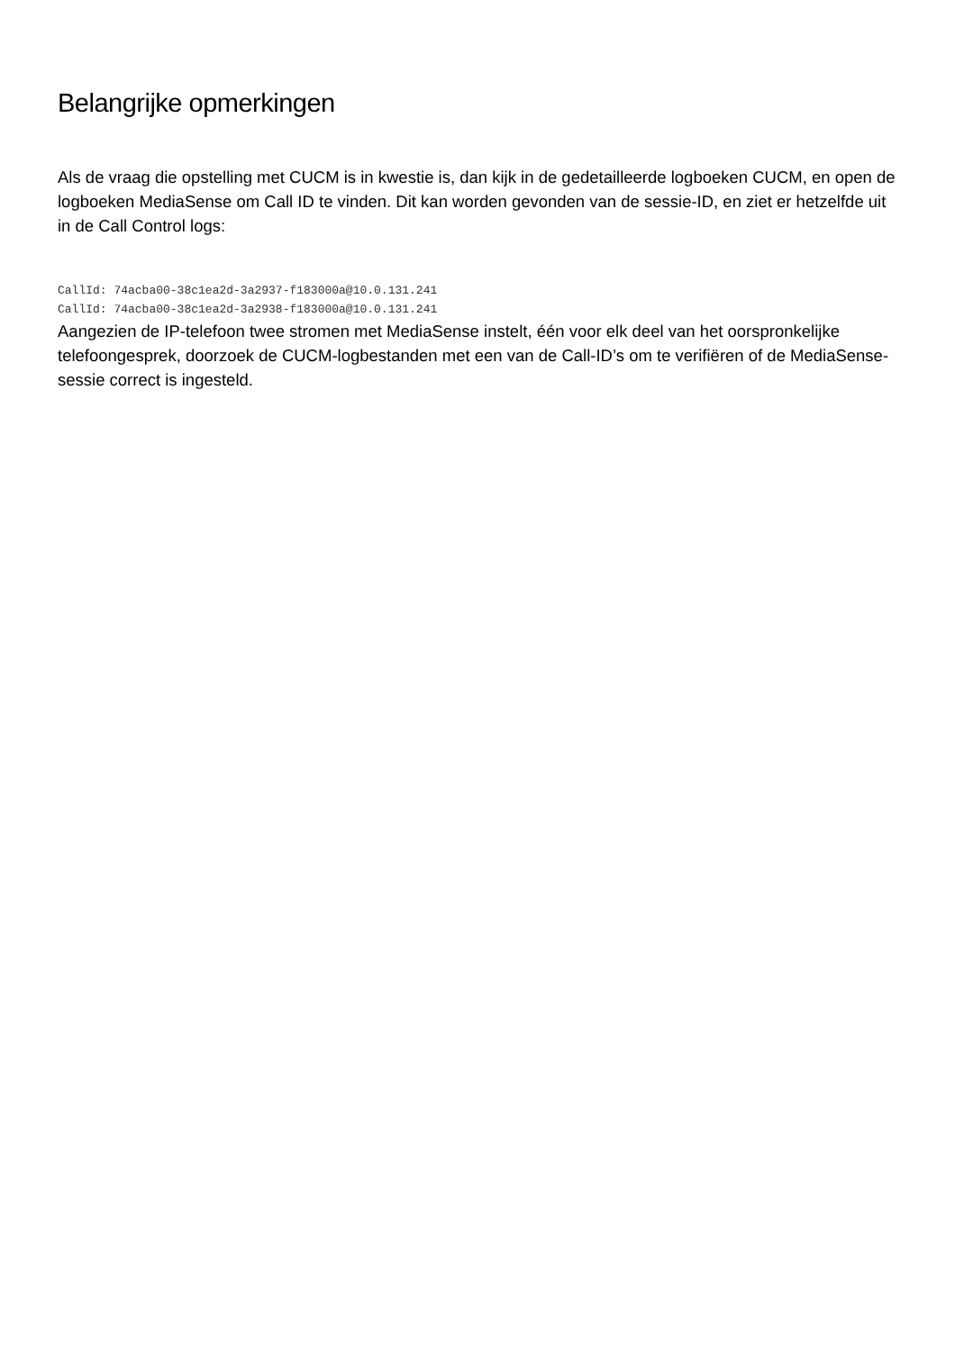Belangrijke opmerkingen
Als de vraag die opstelling met CUCM is in kwestie is, dan kijk in de gedetailleerde logboeken CUCM, en open de logboeken MediaSense om Call ID te vinden. Dit kan worden gevonden van de sessie-ID, en ziet er hetzelfde uit in de Call Control logs:
CallId: 74acba00-38c1ea2d-3a2937-f183000a@10.0.131.241
CallId: 74acba00-38c1ea2d-3a2938-f183000a@10.0.131.241
Aangezien de IP-telefoon twee stromen met MediaSense instelt, één voor elk deel van het oorspronkelijke telefoongesprek, doorzoek de CUCM-logbestanden met een van de Call-ID’s om te verifiëren of de MediaSense-sessie correct is ingesteld.